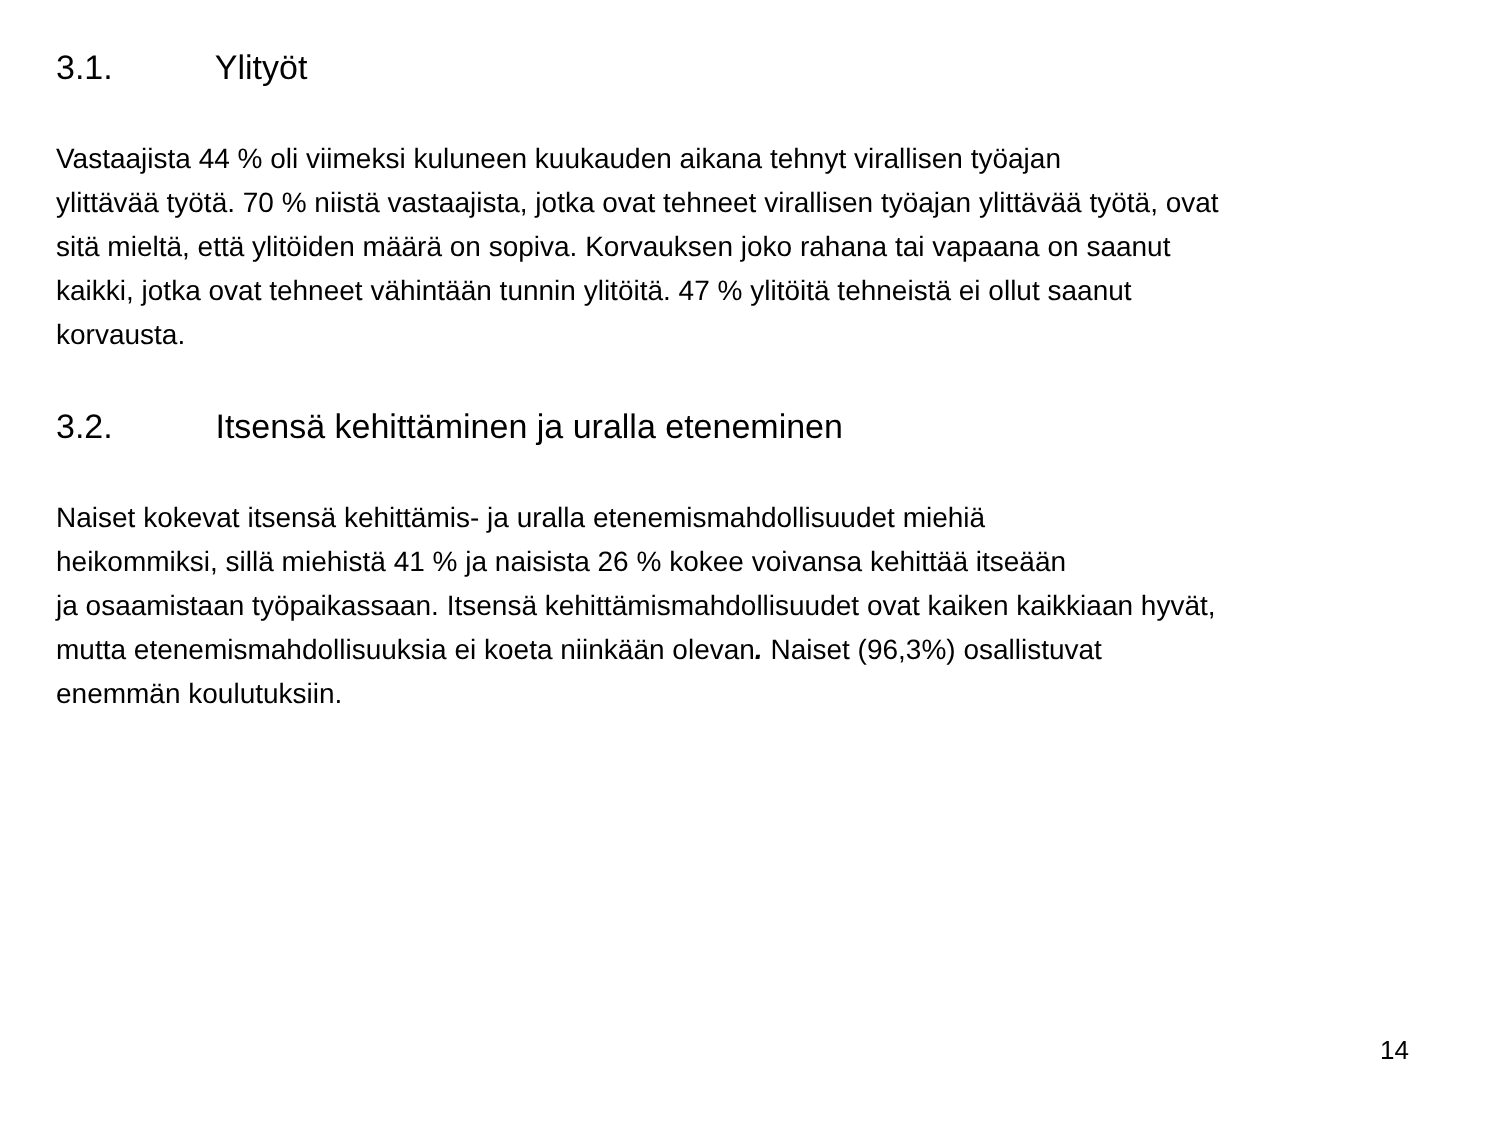3.1. Ylityöt
Vastaajista 44 % oli viimeksi kuluneen kuukauden aikana tehnyt virallisen työajan
ylittävää työtä. 70 % niistä vastaajista, jotka ovat tehneet virallisen työajan ylittävää työtä, ovat
sitä mieltä, että ylitöiden määrä on sopiva. Korvauksen joko rahana tai vapaana on saanut
kaikki, jotka ovat tehneet vähintään tunnin ylitöitä. 47 % ylitöitä tehneistä ei ollut saanut
korvausta.
3.2. Itsensä kehittäminen ja uralla eteneminen
Naiset kokevat itsensä kehittämis- ja uralla etenemismahdollisuudet miehiä
heikommiksi, sillä miehistä 41 % ja naisista 26 % kokee voivansa kehittää itseään
ja osaamistaan työpaikassaan. Itsensä kehittämismahdollisuudet ovat kaiken kaikkiaan hyvät,
mutta etenemismahdollisuuksia ei koeta niinkään olevan. Naiset (96,3%) osallistuvat
enemmän koulutuksiin.
14